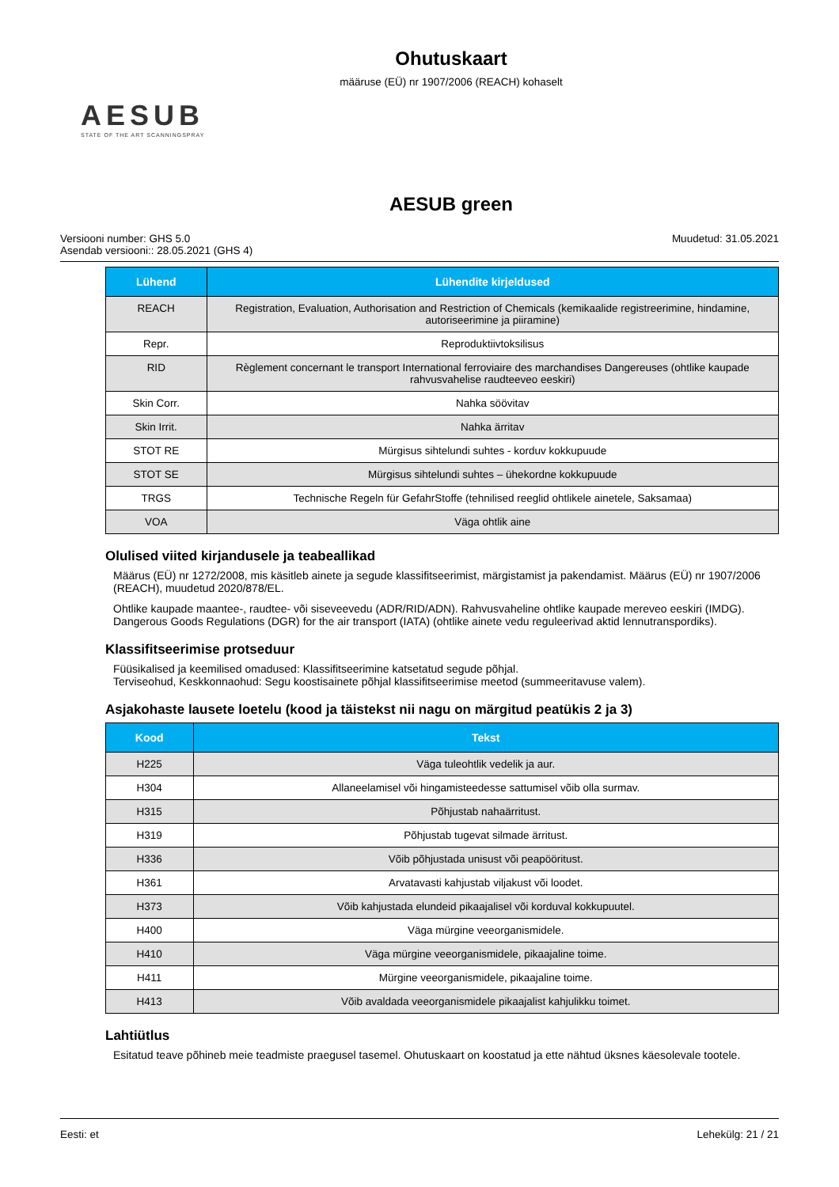Ohutuskaart
määruse (EÜ) nr 1907/2006 (REACH) kohaselt
AESUB
STATE OF THE ART SCANNINGSPRAY
AESUB green
Versiooni number: GHS 5.0
Asendab versiooni:: 28.05.2021 (GHS 4)
Muudetud: 31.05.2021
| Lühend | Lühendite kirjeldused |
| --- | --- |
| REACH | Registration, Evaluation, Authorisation and Restriction of Chemicals (kemikaalide registreerimine, hindamine, autoriseerimine ja piiramine) |
| Repr. | Reproduktiivtoksilisus |
| RID | Règlement concernant le transport International ferroviaire des marchandises Dangereuses (ohtlike kaupade rahvusvahelise raudteeveo eeskiri) |
| Skin Corr. | Nahka söövitav |
| Skin Irrit. | Nahka ärritav |
| STOT RE | Mürgisus sihtelundi suhtes - korduv kokkupuude |
| STOT SE | Mürgisus sihtelundi suhtes – ühekordne kokkupuude |
| TRGS | Technische Regeln für GefahrStoffe (tehnilised reeglid ohtlikele ainetele, Saksamaa) |
| VOA | Väga ohtlik aine |
Olulised viited kirjandusele ja teabeallikad
Määrus (EÜ) nr 1272/2008, mis käsitleb ainete ja segude klassifitseerimist, märgistamist ja pakendamist. Määrus (EÜ) nr 1907/2006 (REACH), muudetud 2020/878/EL.
Ohtlike kaupade maantee-, raudtee- või siseveevedu (ADR/RID/ADN). Rahvusvaheline ohtlike kaupade mereveo eeskiri (IMDG). Dangerous Goods Regulations (DGR) for the air transport (IATA) (ohtlike ainete vedu reguleerivad aktid lennutranspordiks).
Klassifitseerimise protseduur
Füüsikalised ja keemilised omadused: Klassifitseerimine katsetatud segude põhjal.
Terviseohud, Keskkonnaohud: Segu koostisainete põhjal klassifitseerimise meetod (summeeritavuse valem).
Asjakohaste lausete loetelu (kood ja täistekst nii nagu on märgitud peatükis 2 ja 3)
| Kood | Tekst |
| --- | --- |
| H225 | Väga tuleohtlik vedelik ja aur. |
| H304 | Allaneelamisel või hingamisteedesse sattumisel võib olla surmav. |
| H315 | Põhjustab nahaärritust. |
| H319 | Põhjustab tugevat silmade ärritust. |
| H336 | Võib põhjustada unisust või peapööritust. |
| H361 | Arvatavasti kahjustab viljakust või loodet. |
| H373 | Võib kahjustada elundeid pikaajalisel või korduval kokkupuutel. |
| H400 | Väga mürgine veeorganismidele. |
| H410 | Väga mürgine veeorganismidele, pikaajaline toime. |
| H411 | Mürgine veeorganismidele, pikaajaline toime. |
| H413 | Võib avaldada veeorganismidele pikaajalist kahjulikku toimet. |
Lahtiütlus
Esitatud teave põhineb meie teadmiste praegusel tasemel. Ohutuskaart on koostatud ja ette nähtud üksnes käesolevale tootele.
Eesti: et Lehekülg: 21 / 21